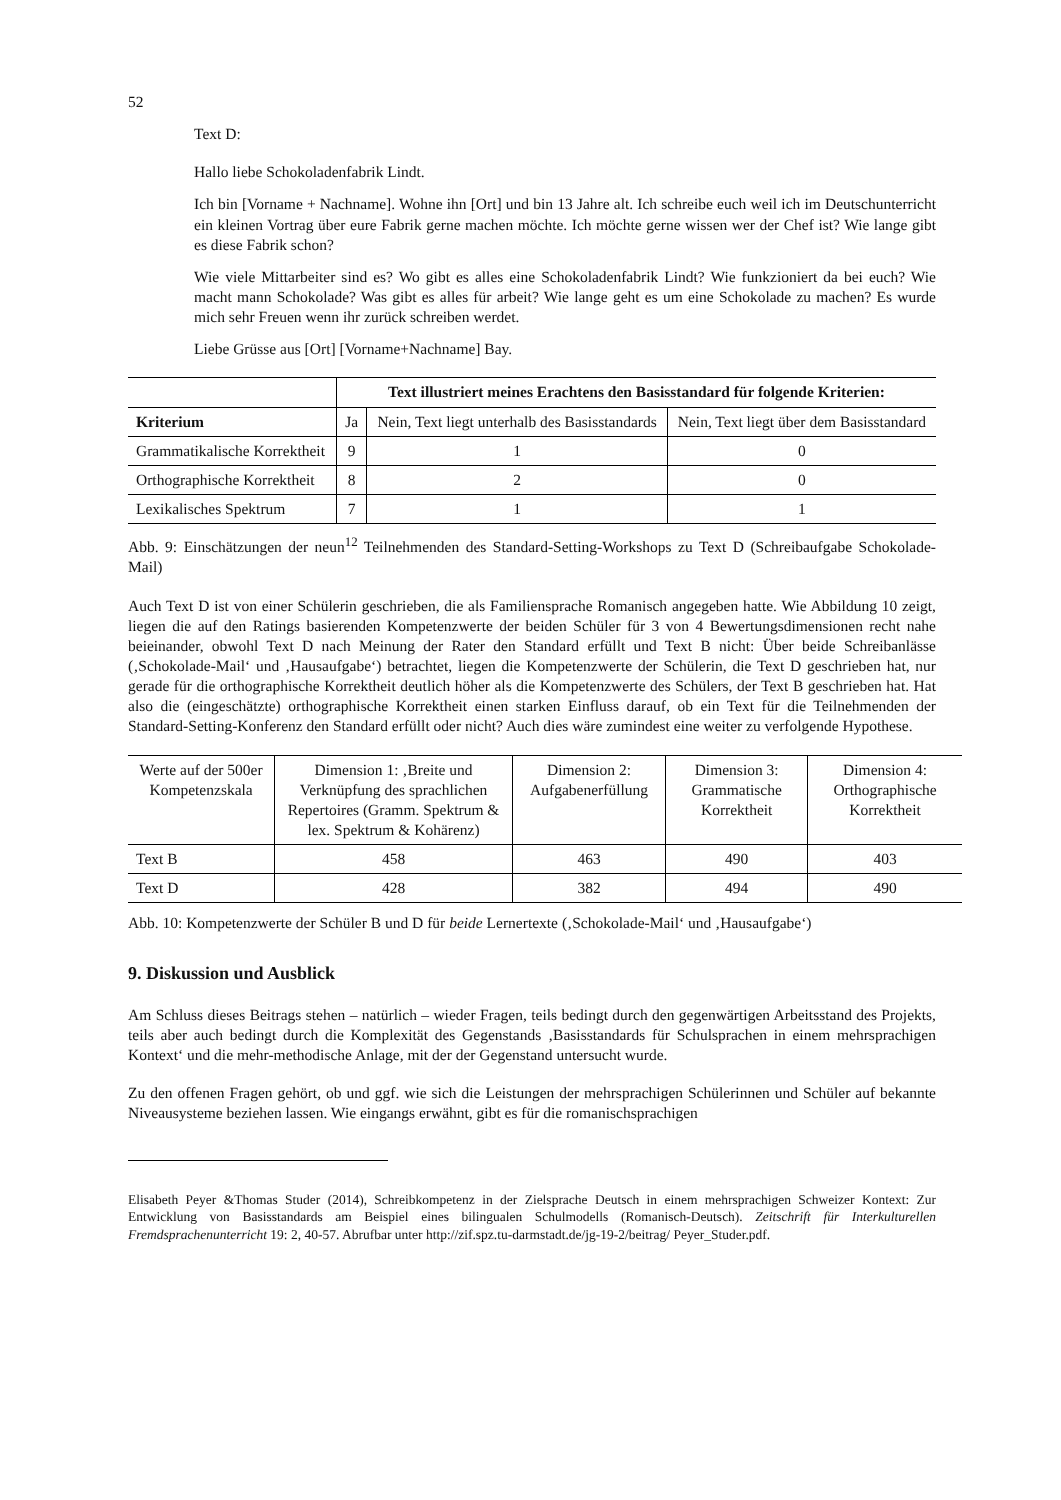52
Text D:
Hallo liebe Schokoladenfabrik Lindt.
Ich bin [Vorname + Nachname]. Wohne ihn [Ort] und bin 13 Jahre alt. Ich schreibe euch weil ich im Deutschunterricht ein kleinen Vortrag über eure Fabrik gerne machen möchte. Ich möchte gerne wissen wer der Chef ist? Wie lange gibt es diese Fabrik schon?
Wie viele Mittarbeiter sind es? Wo gibt es alles eine Schokoladenfabrik Lindt? Wie funkzioniert da bei euch? Wie macht mann Schokolade? Was gibt es alles für arbeit? Wie lange geht es um eine Schokolade zu machen? Es wurde mich sehr Freuen wenn ihr zurück schreiben werdet.
Liebe Grüsse aus [Ort] [Vorname+Nachname] Bay.
| | Text illustriert meines Erachtens den Basisstandard für folgende Kriterien: | | |
| --- | --- | --- | --- |
| Kriterium | Ja | Nein, Text liegt unterhalb des Basisstandards | Nein, Text liegt über dem Basisstandard |
| Grammatikalische Korrektheit | 9 | 1 | 0 |
| Orthographische Korrektheit | 8 | 2 | 0 |
| Lexikalisches Spektrum | 7 | 1 | 1 |
Abb. 9: Einschätzungen der neun<sup>12</sup> Teilnehmenden des Standard-Setting-Workshops zu Text D (Schreibaufgabe Schokolade-Mail)
Auch Text D ist von einer Schülerin geschrieben, die als Familiensprache Romanisch angegeben hatte. Wie Abbildung 10 zeigt, liegen die auf den Ratings basierenden Kompetenzwerte der beiden Schüler für 3 von 4 Bewertungsdimensionen recht nahe beieinander, obwohl Text D nach Meinung der Rater den Standard erfüllt und Text B nicht: Über beide Schreibanlässe (‚Schokolade-Mail‘ und ‚Hausaufgabe‘) betrachtet, liegen die Kompetenzwerte der Schülerin, die Text D geschrieben hat, nur gerade für die orthographische Korrektheit deutlich höher als die Kompetenzwerte des Schülers, der Text B geschrieben hat. Hat also die (eingeschätzte) orthographische Korrektheit einen starken Einfluss darauf, ob ein Text für die Teilnehmenden der Standard-Setting-Konferenz den Standard erfüllt oder nicht? Auch dies wäre zumindest eine weiter zu verfolgende Hypothese.
| Werte auf der 500er Kompetenzskala | Dimension 1: ‚Breite und Verknüpfung des sprachlichen Repertoires (Gramm. Spektrum & lex. Spektrum & Kohärenz) | Dimension 2: Aufgabenerfüllung | Dimension 3: Grammatische Korrektheit | Dimension 4: Orthographische Korrektheit |
| --- | --- | --- | --- | --- |
| Text B | 458 | 463 | 490 | 403 |
| Text D | 428 | 382 | 494 | 490 |
Abb. 10: Kompetenzwerte der Schüler B und D für beide Lernertexte (‚Schokolade-Mail‘ und ‚Hausaufgabe‘)
9. Diskussion und Ausblick
Am Schluss dieses Beitrags stehen – natürlich – wieder Fragen, teils bedingt durch den gegenwärtigen Arbeitsstand des Projekts, teils aber auch bedingt durch die Komplexität des Gegenstands ‚Basisstandards für Schulsprachen in einem mehrsprachigen Kontext‘ und die mehr-methodische Anlage, mit der der Gegenstand untersucht wurde.
Zu den offenen Fragen gehört, ob und ggf. wie sich die Leistungen der mehrsprachigen Schülerinnen und Schüler auf bekannte Niveausysteme beziehen lassen. Wie eingangs erwähnt, gibt es für die romanischsprachigen
Elisabeth Peyer &Thomas Studer (2014), Schreibkompetenz in der Zielsprache Deutsch in einem mehrsprachigen Schweizer Kontext: Zur Entwicklung von Basisstandards am Beispiel eines bilingualen Schulmodells (Romanisch-Deutsch). Zeitschrift für Interkulturellen Fremdsprachenunterricht 19: 2, 40-57. Abrufbar unter http://zif.spz.tu-darmstadt.de/jg-19-2/beitrag/ Peyer_Studer.pdf.